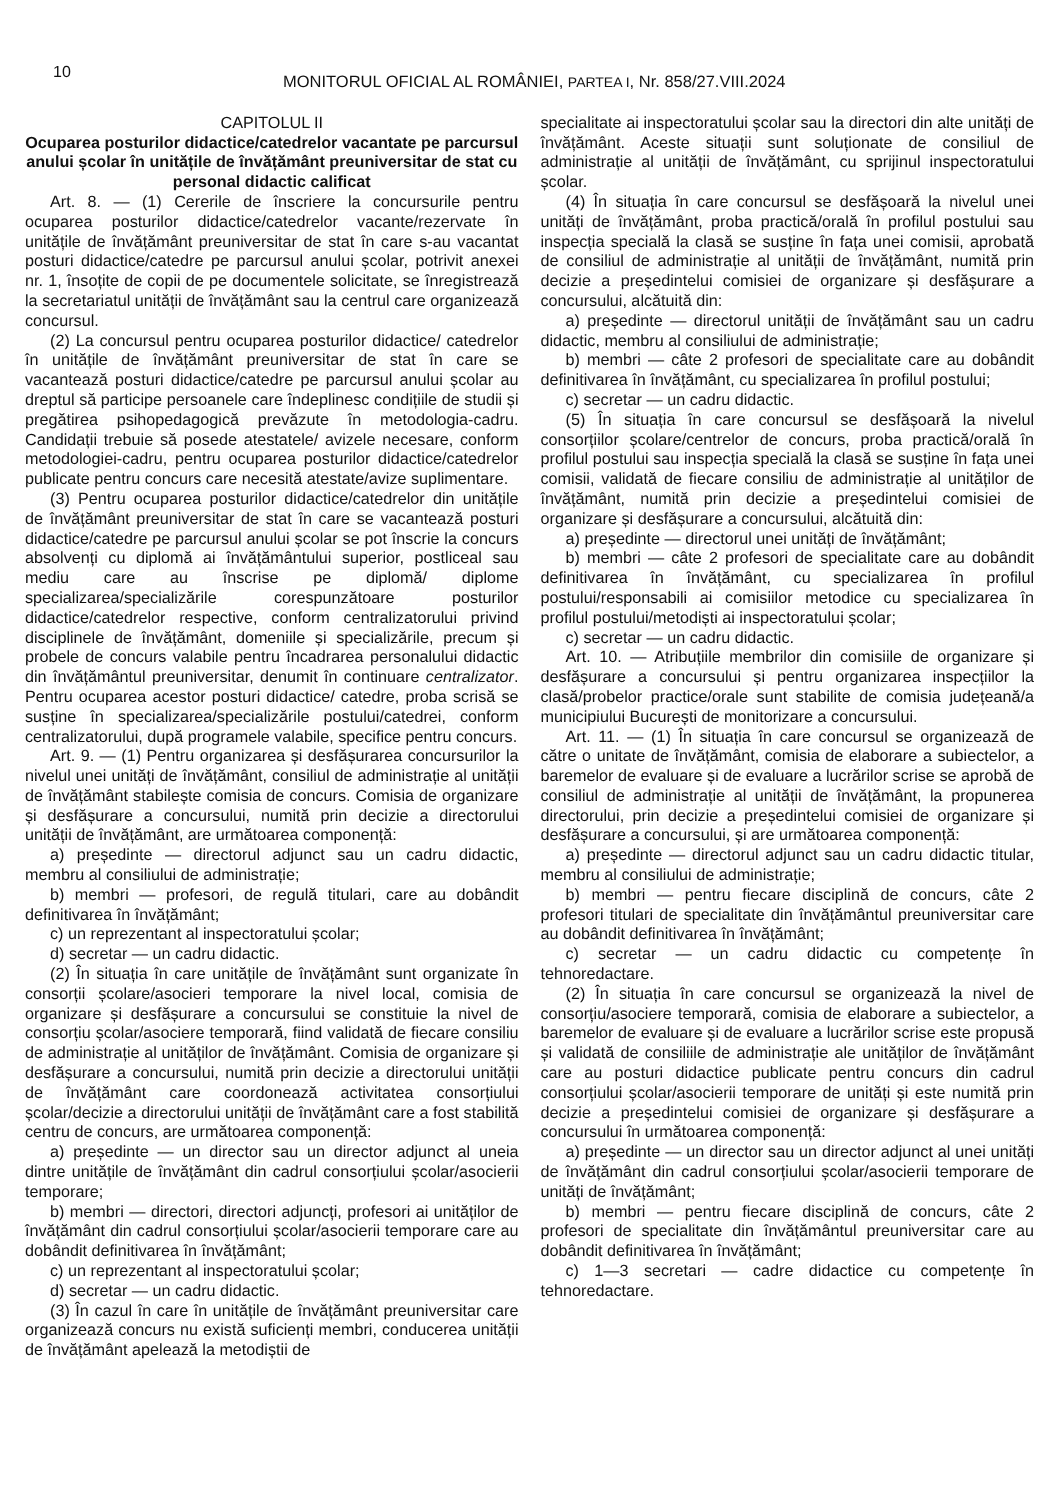10
MONITORUL OFICIAL AL ROMÂNIEI, PARTEA I, Nr. 858/27.VIII.2024
CAPITOLUL II
Ocuparea posturilor didactice/catedrelor vacantate pe parcursul anului școlar în unitățile de învățământ preuniversitar de stat cu personal didactic calificat
Art. 8. — (1) Cererile de înscriere la concursurile pentru ocuparea posturilor didactice/catedrelor vacante/rezervate în unitățile de învățământ preuniversitar de stat în care s-au vacantat posturi didactice/catedre pe parcursul anului școlar, potrivit anexei nr. 1, însoțite de copii de pe documentele solicitate, se înregistrează la secretariatul unității de învățământ sau la centrul care organizează concursul.
(2) La concursul pentru ocuparea posturilor didactice/ catedrelor în unitățile de învățământ preuniversitar de stat în care se vacantează posturi didactice/catedre pe parcursul anului școlar au dreptul să participe persoanele care îndeplinesc condițiile de studii și pregătirea psihopedagogică prevăzute în metodologia-cadru. Candidații trebuie să posede atestatele/ avizele necesare, conform metodologiei-cadru, pentru ocuparea posturilor didactice/catedrelor publicate pentru concurs care necesită atestate/avize suplimentare.
(3) Pentru ocuparea posturilor didactice/catedrelor din unitățile de învățământ preuniversitar de stat în care se vacantează posturi didactice/catedre pe parcursul anului școlar se pot înscrie la concurs absolvenți cu diplomă ai învățământului superior, postliceal sau mediu care au înscrise pe diplomă/ diplome specializarea/specializările corespunzătoare posturilor didactice/catedrelor respective, conform centralizatorului privind disciplinele de învățământ, domeniile și specializările, precum și probele de concurs valabile pentru încadrarea personalului didactic din învățământul preuniversitar, denumit în continuare centralizator. Pentru ocuparea acestor posturi didactice/ catedre, proba scrisă se susține în specializarea/specializările postului/catedrei, conform centralizatorului, după programele valabile, specifice pentru concurs.
Art. 9. — (1) Pentru organizarea și desfășurarea concursurilor la nivelul unei unități de învățământ, consiliul de administrație al unității de învățământ stabilește comisia de concurs. Comisia de organizare și desfășurare a concursului, numită prin decizie a directorului unității de învățământ, are următoarea componență:
a) președinte — directorul adjunct sau un cadru didactic, membru al consiliului de administrație;
b) membri — profesori, de regulă titulari, care au dobândit definitivarea în învățământ;
c) un reprezentant al inspectoratului școlar;
d) secretar — un cadru didactic.
(2) În situația în care unitățile de învățământ sunt organizate în consorții școlare/asocieri temporare la nivel local, comisia de organizare și desfășurare a concursului se constituie la nivel de consorțiu școlar/asociere temporară, fiind validată de fiecare consiliu de administrație al unităților de învățământ. Comisia de organizare și desfășurare a concursului, numită prin decizie a directorului unității de învățământ care coordonează activitatea consorțiului școlar/decizie a directorului unității de învățământ care a fost stabilită centru de concurs, are următoarea componență:
a) președinte — un director sau un director adjunct al uneia dintre unitățile de învățământ din cadrul consorțiului școlar/asocierii temporare;
b) membri — directori, directori adjuncți, profesori ai unităților de învățământ din cadrul consorțiului școlar/asocierii temporare care au dobândit definitivarea în învățământ;
c) un reprezentant al inspectoratului școlar;
d) secretar — un cadru didactic.
(3) În cazul în care în unitățile de învățământ preuniversitar care organizează concurs nu există suficienți membri, conducerea unității de învățământ apelează la metodiștii de
specialitate ai inspectoratului școlar sau la directori din alte unități de învățământ. Aceste situații sunt soluționate de consiliul de administrație al unității de învățământ, cu sprijinul inspectoratului școlar.
(4) În situația în care concursul se desfășoară la nivelul unei unități de învățământ, proba practică/orală în profilul postului sau inspecția specială la clasă se susține în fața unei comisii, aprobată de consiliul de administrație al unității de învățământ, numită prin decizie a președintelui comisiei de organizare și desfășurare a concursului, alcătuită din:
a) președinte — directorul unității de învățământ sau un cadru didactic, membru al consiliului de administrație;
b) membri — câte 2 profesori de specialitate care au dobândit definitivarea în învățământ, cu specializarea în profilul postului;
c) secretar — un cadru didactic.
(5) În situația în care concursul se desfășoară la nivelul consorțiilor școlare/centrelor de concurs, proba practică/orală în profilul postului sau inspecția specială la clasă se susține în fața unei comisii, validată de fiecare consiliu de administrație al unităților de învățământ, numită prin decizie a președintelui comisiei de organizare și desfășurare a concursului, alcătuită din:
a) președinte — directorul unei unități de învățământ;
b) membri — câte 2 profesori de specialitate care au dobândit definitivarea în învățământ, cu specializarea în profilul postului/responsabili ai comisiilor metodice cu specializarea în profilul postului/metodiști ai inspectoratului școlar;
c) secretar — un cadru didactic.
Art. 10. — Atribuțiile membrilor din comisiile de organizare și desfășurare a concursului și pentru organizarea inspecțiilor la clasă/probelor practice/orale sunt stabilite de comisia județeană/a municipiului București de monitorizare a concursului.
Art. 11. — (1) În situația în care concursul se organizează de către o unitate de învățământ, comisia de elaborare a subiectelor, a baremelor de evaluare și de evaluare a lucrărilor scrise se aprobă de consiliul de administrație al unității de învățământ, la propunerea directorului, prin decizie a președintelui comisiei de organizare și desfășurare a concursului, și are următoarea componență:
a) președinte — directorul adjunct sau un cadru didactic titular, membru al consiliului de administrație;
b) membri — pentru fiecare disciplină de concurs, câte 2 profesori titulari de specialitate din învățământul preuniversitar care au dobândit definitivarea în învățământ;
c) secretar — un cadru didactic cu competențe în tehnoredactare.
(2) În situația în care concursul se organizează la nivel de consorțiu/asociere temporară, comisia de elaborare a subiectelor, a baremelor de evaluare și de evaluare a lucrărilor scrise este propusă și validată de consiliile de administrație ale unităților de învățământ care au posturi didactice publicate pentru concurs din cadrul consorțiului școlar/asocierii temporare de unități și este numită prin decizie a președintelui comisiei de organizare și desfășurare a concursului în următoarea componență:
a) președinte — un director sau un director adjunct al unei unități de învățământ din cadrul consorțiului școlar/asocierii temporare de unități de învățământ;
b) membri — pentru fiecare disciplină de concurs, câte 2 profesori de specialitate din învățământul preuniversitar care au dobândit definitivarea în învățământ;
c) 1—3 secretari — cadre didactice cu competențe în tehnoredactare.